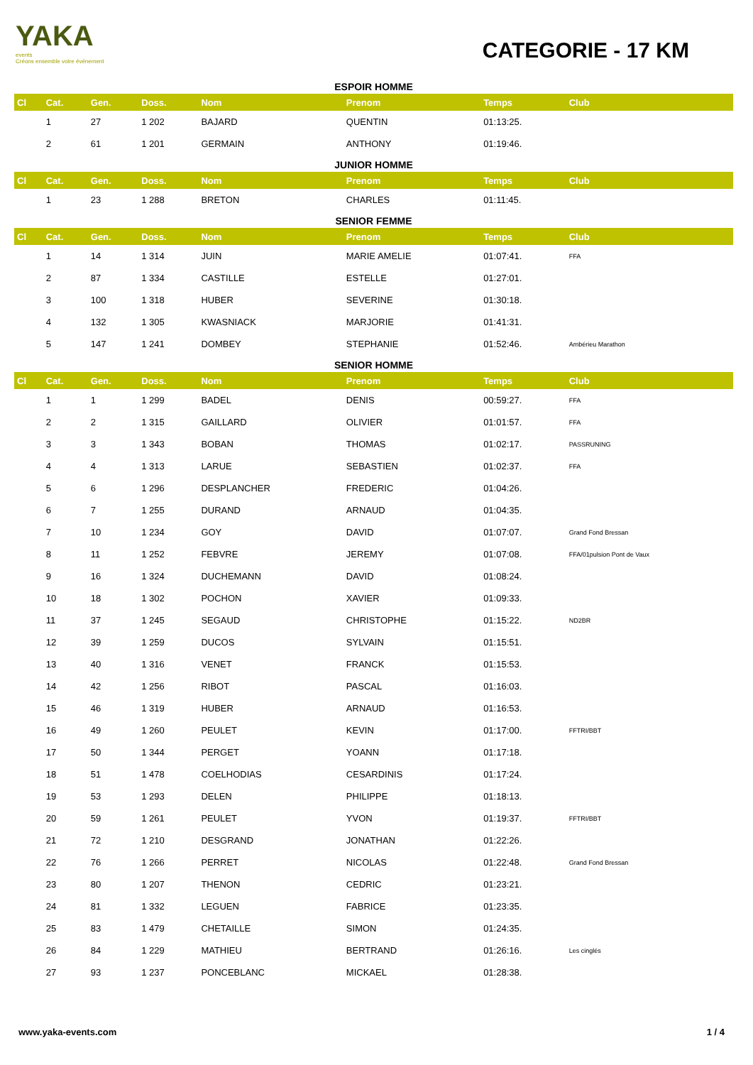YAKA
events
Créons ensemble votre événement
CATEGORIE - 17 KM
| ESPOIR HOMME | | | | | | | |
| Cl | Cat. | Gen. | Doss. | Nom | Prenom | Temps | Club |
| | 1 | 27 | 1 202 | BAJARD | QUENTIN | 01:13:25. | |
| | 2 | 61 | 1 201 | GERMAIN | ANTHONY | 01:19:46. | |
| JUNIOR HOMME | | | | | | | |
| Cl | Cat. | Gen. | Doss. | Nom | Prenom | Temps | Club |
| | 1 | 23 | 1 288 | BRETON | CHARLES | 01:11:45. | |
| SENIOR FEMME | | | | | | | |
| Cl | Cat. | Gen. | Doss. | Nom | Prenom | Temps | Club |
| | 1 | 14 | 1 314 | JUIN | MARIE AMELIE | 01:07:41. | FFA |
| | 2 | 87 | 1 334 | CASTILLE | ESTELLE | 01:27:01. | |
| | 3 | 100 | 1 318 | HUBER | SEVERINE | 01:30:18. | |
| | 4 | 132 | 1 305 | KWASNIACK | MARJORIE | 01:41:31. | |
| | 5 | 147 | 1 241 | DOMBEY | STEPHANIE | 01:52:46. | Ambérieu Marathon |
| SENIOR HOMME | | | | | | | |
| Cl | Cat. | Gen. | Doss. | Nom | Prenom | Temps | Club |
| | 1 | 1 | 1 299 | BADEL | DENIS | 00:59:27. | FFA |
| | 2 | 2 | 1 315 | GAILLARD | OLIVIER | 01:01:57. | FFA |
| | 3 | 3 | 1 343 | BOBAN | THOMAS | 01:02:17. | PASSRUNING |
| | 4 | 4 | 1 313 | LARUE | SEBASTIEN | 01:02:37. | FFA |
| | 5 | 6 | 1 296 | DESPLANCHER | FREDERIC | 01:04:26. | |
| | 6 | 7 | 1 255 | DURAND | ARNAUD | 01:04:35. | |
| | 7 | 10 | 1 234 | GOY | DAVID | 01:07:07. | Grand Fond Bressan |
| | 8 | 11 | 1 252 | FEBVRE | JEREMY | 01:07:08. | FFA/01pulsion Pont de Vaux |
| | 9 | 16 | 1 324 | DUCHEMANN | DAVID | 01:08:24. | |
| | 10 | 18 | 1 302 | POCHON | XAVIER | 01:09:33. | |
| | 11 | 37 | 1 245 | SEGAUD | CHRISTOPHE | 01:15:22. | ND2BR |
| | 12 | 39 | 1 259 | DUCOS | SYLVAIN | 01:15:51. | |
| | 13 | 40 | 1 316 | VENET | FRANCK | 01:15:53. | |
| | 14 | 42 | 1 256 | RIBOT | PASCAL | 01:16:03. | |
| | 15 | 46 | 1 319 | HUBER | ARNAUD | 01:16:53. | |
| | 16 | 49 | 1 260 | PEULET | KEVIN | 01:17:00. | FFTRI/BBT |
| | 17 | 50 | 1 344 | PERGET | YOANN | 01:17:18. | |
| | 18 | 51 | 1 478 | COELHODIAS | CESARDINIS | 01:17:24. | |
| | 19 | 53 | 1 293 | DELEN | PHILIPPE | 01:18:13. | |
| | 20 | 59 | 1 261 | PEULET | YVON | 01:19:37. | FFTRI/BBT |
| | 21 | 72 | 1 210 | DESGRAND | JONATHAN | 01:22:26. | |
| | 22 | 76 | 1 266 | PERRET | NICOLAS | 01:22:48. | Grand Fond Bressan |
| | 23 | 80 | 1 207 | THENON | CEDRIC | 01:23:21. | |
| | 24 | 81 | 1 332 | LEGUEN | FABRICE | 01:23:35. | |
| | 25 | 83 | 1 479 | CHETAILLE | SIMON | 01:24:35. | |
| | 26 | 84 | 1 229 | MATHIEU | BERTRAND | 01:26:16. | Les cinglés |
| | 27 | 93 | 1 237 | PONCEBLANC | MICKAEL | 01:28:38. | |
www.yaka-events.com 1 / 4